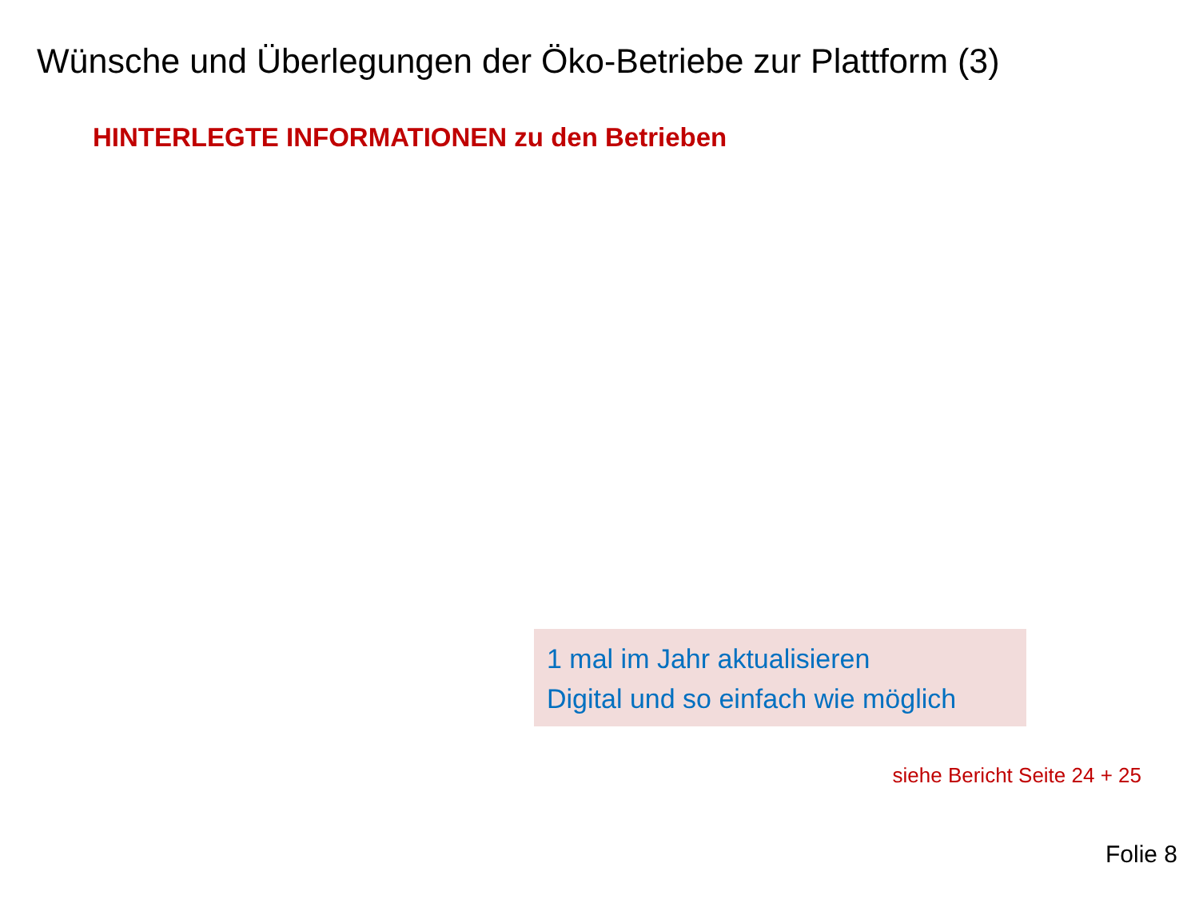Wünsche und Überlegungen der Öko-Betriebe zur Plattform (3)
HINTERLEGTE INFORMATIONEN zu den Betrieben
1 mal im Jahr aktualisieren
Digital und so einfach wie möglich
siehe Bericht Seite 24 + 25
Folie 8